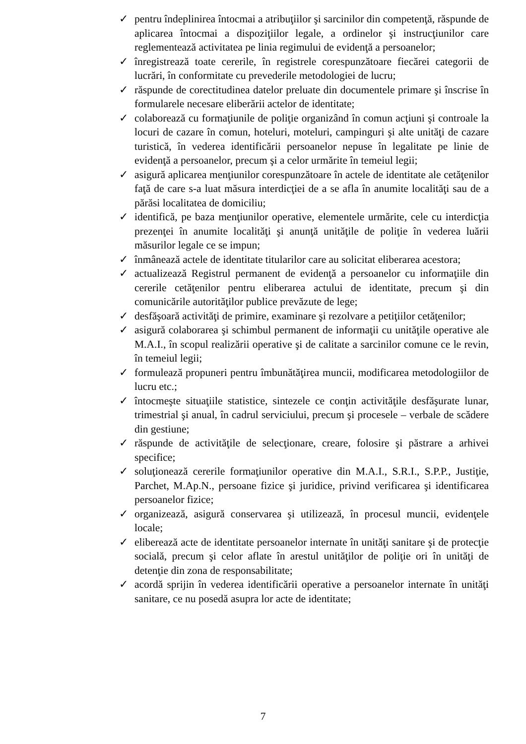✓ pentru îndeplinirea întocmai a atribuţiilor şi sarcinilor din competenţă, răspunde de aplicarea întocmai a dispoziţiilor legale, a ordinelor şi instrucţiunilor care reglementează activitatea pe linia regimului de evidenţă a persoanelor;
✓ înregistrează toate cererile, în registrele corespunzătoare fiecărei categorii de lucrări, în conformitate cu prevederile metodologiei de lucru;
✓ răspunde de corectitudinea datelor preluate din documentele primare şi înscrise în formularele necesare eliberării actelor de identitate;
✓ colaborează cu formaţiunile de poliţie organizând în comun acţiuni şi controale la locuri de cazare în comun, hoteluri, moteluri, campinguri şi alte unităţi de cazare turistică, în vederea identificării persoanelor nepuse în legalitate pe linie de evidenţă a persoanelor, precum şi a celor urmărite în temeiul legii;
✓ asigură aplicarea menţiunilor corespunzătoare în actele de identitate ale cetăţenilor faţă de care s-a luat măsura interdicţiei de a se afla în anumite localităţi sau de a părăsi localitatea de domiciliu;
✓ identifică, pe baza menţiunilor operative, elementele urmărite, cele cu interdicţia prezenţei în anumite localităţi şi anunţă unităţile de poliţie în vederea luării măsurilor legale ce se impun;
✓ înmânează actele de identitate titularilor care au solicitat eliberarea acestora;
✓ actualizează Registrul permanent de evidenţă a persoanelor cu informaţiile din cererile cetăţenilor pentru eliberarea actului de identitate, precum şi din comunicările autorităţilor publice prevăzute de lege;
✓ desfăşoară activităţi de primire, examinare şi rezolvare a petiţiilor cetăţenilor;
✓ asigură colaborarea şi schimbul permanent de informaţii cu unităţile operative ale M.A.I., în scopul realizării operative şi de calitate a sarcinilor comune ce le revin, în temeiul legii;
✓ formulează propuneri pentru îmbunătăţirea muncii, modificarea metodologiilor de lucru etc.;
✓ întocmeşte situaţiile statistice, sintezele ce conţin activităţile desfăşurate lunar, trimestrial şi anual, în cadrul serviciului, precum şi procesele – verbale de scădere din gestiune;
✓ răspunde de activităţile de selecţionare, creare, folosire şi păstrare a arhivei specifice;
✓ soluţionează cererile formaţiunilor operative din M.A.I., S.R.I., S.P.P., Justiţie, Parchet, M.Ap.N., persoane fizice şi juridice, privind verificarea şi identificarea persoanelor fizice;
✓ organizează, asigură conservarea şi utilizează, în procesul muncii, evidenţele locale;
✓ eliberează acte de identitate persoanelor internate în unităţi sanitare şi de protecţie socială, precum şi celor aflate în arestul unităţilor de poliţie ori în unităţi de detenţie din zona de responsabilitate;
✓ acordă sprijin în vederea identificării operative a persoanelor internate în unităţi sanitare, ce nu posedă asupra lor acte de identitate;
7